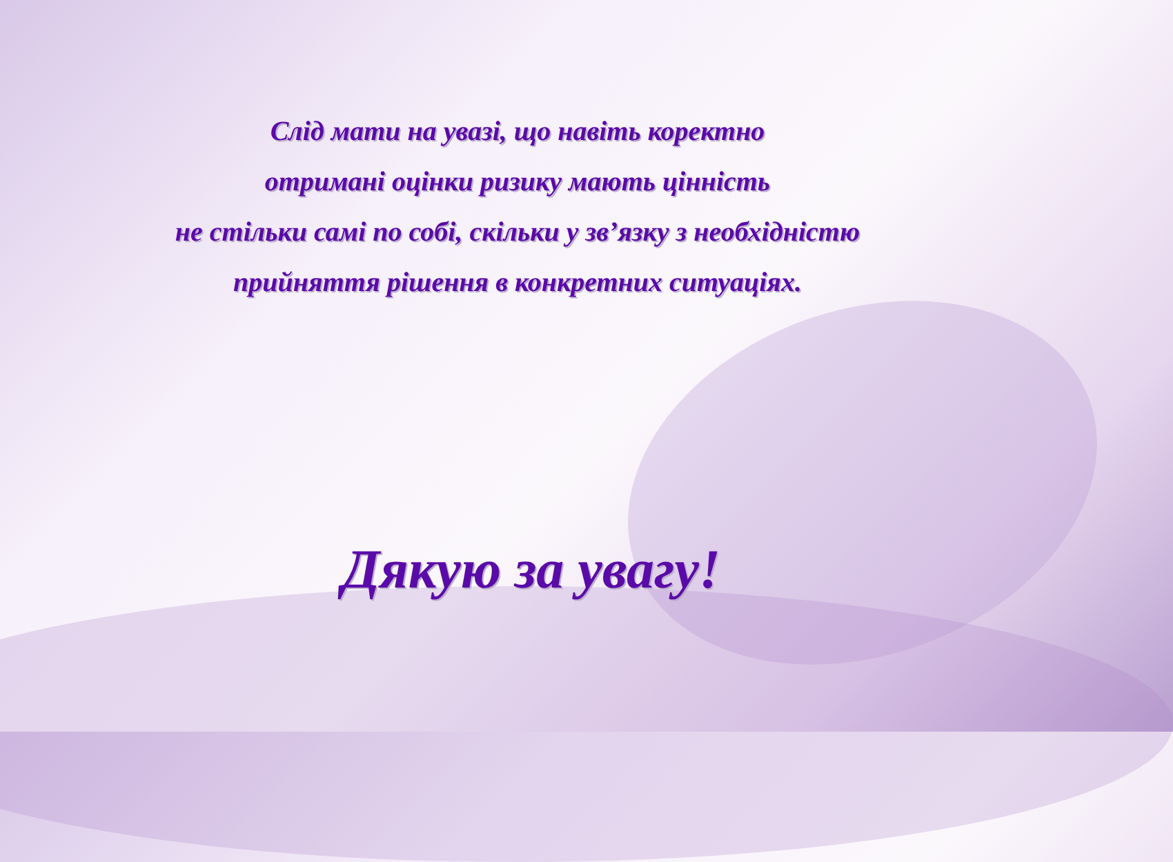Слід мати на увазі, що навіть коректно
отримані оцінки ризику мають цінність
не стільки самі по собі, скільки у зв’язку з необхідністю
прийняття рішення в конкретних ситуаціях.
Дякую за увагу!